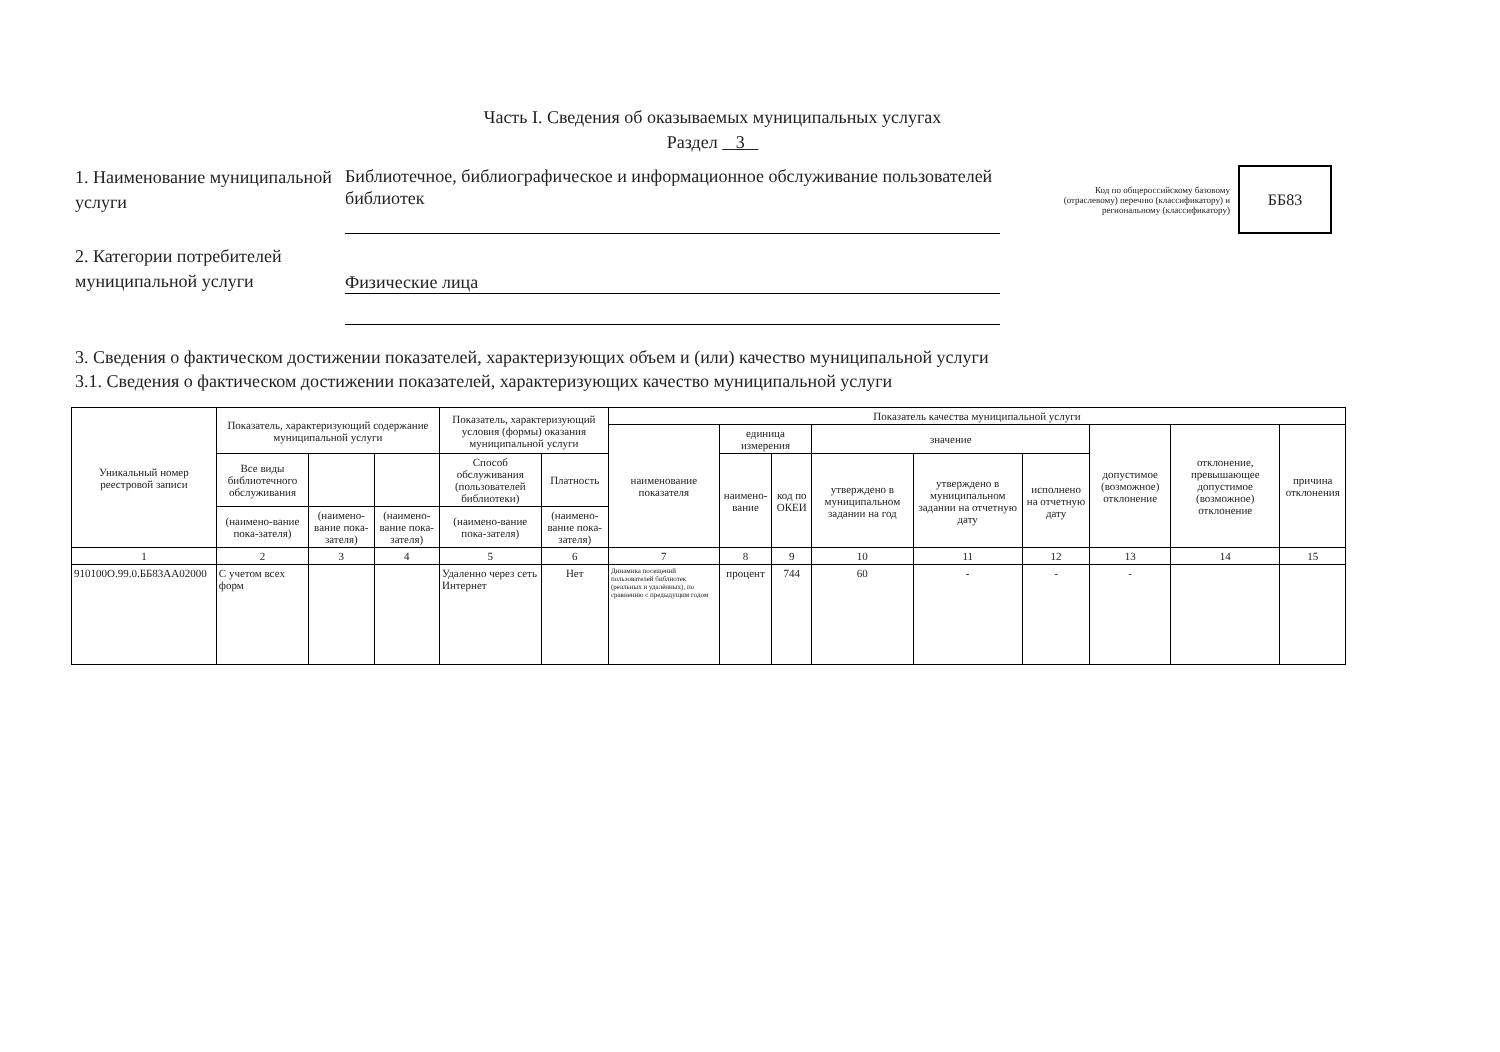Часть I. Сведения об оказываемых муниципальных услугах
Раздел 3
1. Наименование муниципальной услуги
Библиотечное, библиографическое и информационное обслуживание пользователей библиотек
Код по общероссийскому базовому (отраслевому) перечню (классификатору) и региональному (классификатору)
ББ83
2. Категории потребителей муниципальной услуги
Физические лица
3. Сведения о фактическом достижении показателей, характеризующих объем и (или) качество муниципальной услуги
3.1. Сведения о фактическом достижении показателей, характеризующих качество муниципальной услуги
| Уникальный номер реестровой записи | Показатель, характеризующий содержание муниципальной услуги | | | Показатель, характеризующий условия (формы) оказания муниципальной услуги | | Показатель качества муниципальной услуги | | | | | | | | |
| --- | --- | --- | --- | --- | --- | --- | --- | --- | --- | --- | --- | --- | --- | --- |
| | | | | | | наименование показателя | единица измерения | | значение | | | допустимое (возможное) отклонение | отклонение, превышающее допустимое (возможное) отклонение | причина отклонения |
| | Все виды библиотечного обслуживания | | | Способ обслуживания (пользователей библиотеки) | Платность | | наимено-вание | код по ОКЕИ | утверждено в муниципальном задании на год | утверждено в муниципальном задании на отчетную дату | исполнено на отчетную дату | | | |
| | (наимено-вание пока-зателя) | (наимено-вание пока-зателя) | (наимено-вание пока-зателя) | (наимено-вание пока-зателя) | (наимено-вание пока-зателя) | | | | | | | | | |
| 1 | 2 | 3 | 4 | 5 | 6 | 7 | 8 | 9 | 10 | 11 | 12 | 13 | 14 | 15 |
| 910100О.99.0.ББ83АА02000 | С учетом всех форм | | | Удаленно через сеть Интернет | Нет | Динамика посещений пользователей библиотек (реальных и удалённых), по сравнению с предыдущим годом | процент | 744 | 60 | - | - | - | | |